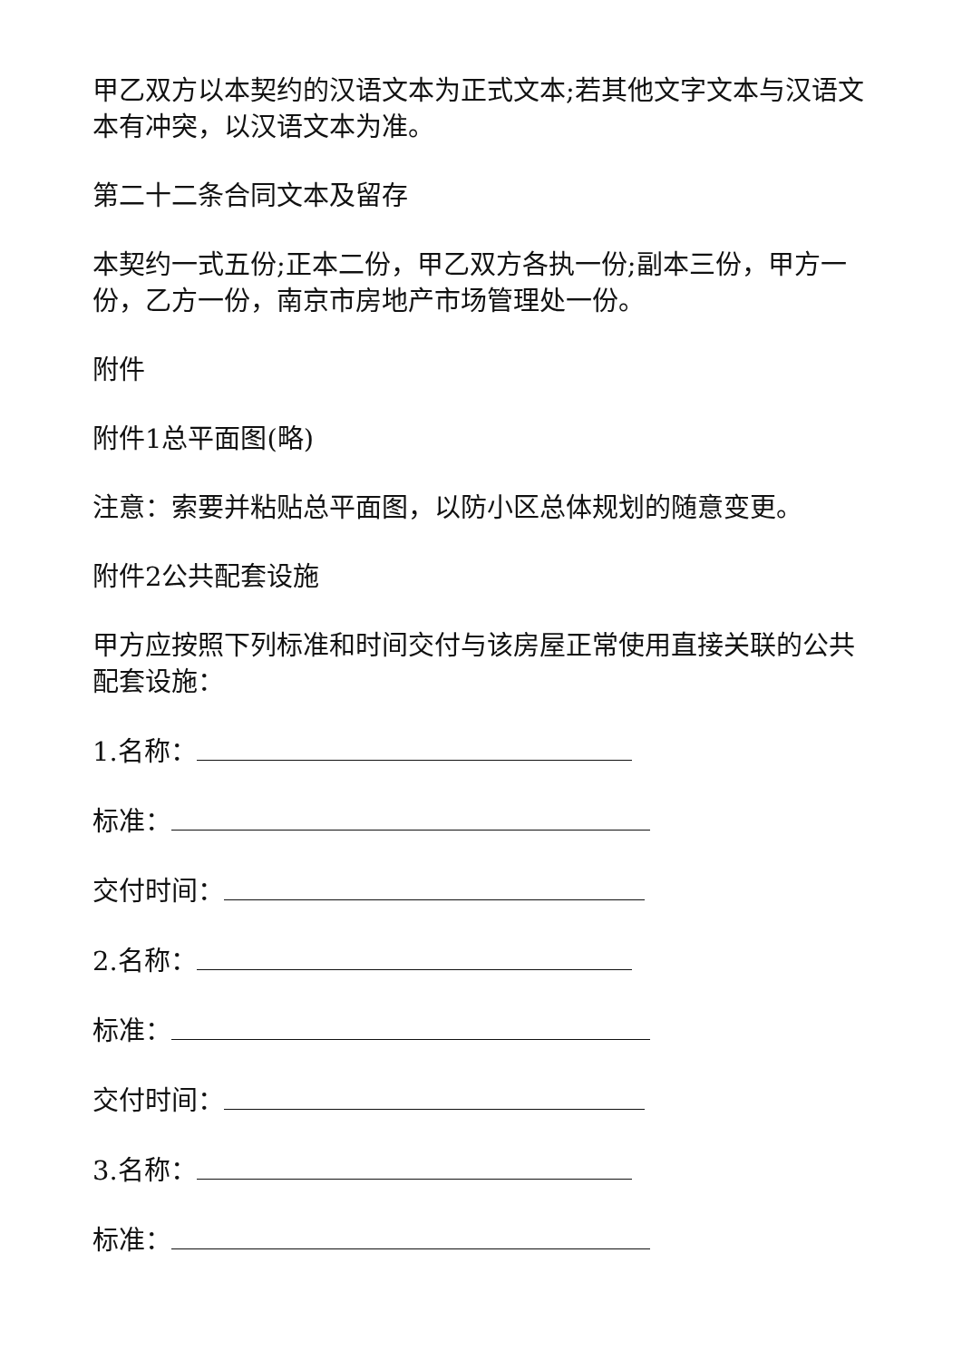甲乙双方以本契约的汉语文本为正式文本;若其他文字文本与汉语文本有冲突，以汉语文本为准。
第二十二条合同文本及留存
本契约一式五份;正本二份，甲乙双方各执一份;副本三份，甲方一份，乙方一份，南京市房地产市场管理处一份。
附件
附件1总平面图(略)
注意：索要并粘贴总平面图，以防小区总体规划的随意变更。
附件2公共配套设施
甲方应按照下列标准和时间交付与该房屋正常使用直接关联的公共配套设施：
1.名称：
标准：
交付时间：
2.名称：
标准：
交付时间：
3.名称：
标准：